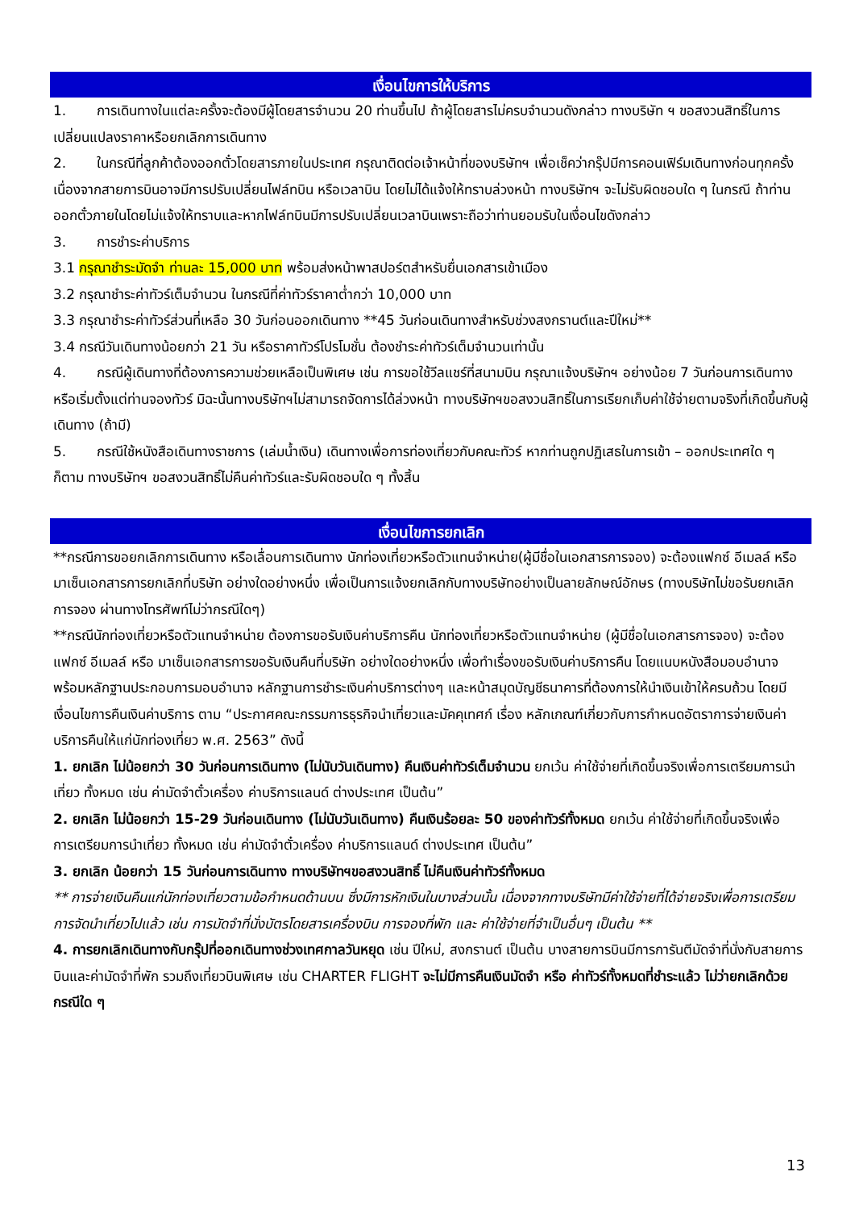เงื่อนไขการให้บริการ
1. การเดินทางในแต่ละครั้งจะต้องมีผู้โดยสารจำนวน 20 ท่านขึ้นไป ถ้าผู้โดยสารไม่ครบจำนวนดังกล่าว ทางบริษัท ฯ ขอสงวนสิทธิ์ในการเปลี่ยนแปลงราคาหรือยกเลิกการเดินทาง
2. ในกรณีที่ลูกค้าต้องออกตั๋วโดยสารภายในประเทศ กรุณาติดต่อเจ้าหน้าที่ของบริษัทฯ เพื่อเช็คว่ากรุ๊ปมีการคอนเฟิร์มเดินทางก่อนทุกครั้ง เนื่องจากสายการบินอาจมีการปรับเปลี่ยนไฟล์ทบิน หรือเวลาบิน โดยไม่ได้แจ้งให้ทราบล่วงหน้า ทางบริษัทฯ จะไม่รับผิดชอบใด ๆ ในกรณี ถ้าท่านออกตั๋วภายในโดยไม่แจ้งให้ทราบและหากไฟล์ทบินมีการปรับเปลี่ยนเวลาบินเพราะถือว่าท่านยอมรับในเงื่อนไขดังกล่าว
3. การชำระค่าบริการ
3.1 กรุณาชำระมัดจำ ท่านละ 15,000 บาท พร้อมส่งหน้าพาสปอร์ตสำหรับยื่นเอกสารเข้าเมือง
3.2 กรุณาชำระค่าทัวร์เต็มจำนวน ในกรณีที่ค่าทัวร์ราคาต่ำกว่า 10,000 บาท
3.3 กรุณาชำระค่าทัวร์ส่วนที่เหลือ 30 วันก่อนออกเดินทาง **45 วันก่อนเดินทางสำหรับช่วงสงกรานต์และปีใหม่**
3.4 กรณีวันเดินทางน้อยกว่า 21 วัน หรือราคาทัวร์โปรโมชั่น ต้องชำระค่าทัวร์เต็มจำนวนเท่านั้น
4. กรณีผู้เดินทางที่ต้องการความช่วยเหลือเป็นพิเศษ เช่น การขอใช้วีลแชร์ที่สนามบิน กรุณาแจ้งบริษัทฯ อย่างน้อย 7 วันก่อนการเดินทาง หรือเริ่มตั้งแต่ท่านจองทัวร์ มิฉะนั้นทางบริษัทฯไม่สามารถจัดการได้ล่วงหน้า ทางบริษัทฯขอสงวนสิทธิ์ในการเรียกเก็บค่าใช้จ่ายตามจริงที่เกิดขึ้นกับผู้เดินทาง (ถ้ามี)
5. กรณีใช้หนังสือเดินทางราชการ (เล่มน้ำเงิน) เดินทางเพื่อการท่องเที่ยวกับคณะทัวร์ หากท่านถูกปฏิเสธในการเข้า – ออกประเทศใด ๆ ก็ตาม ทางบริษัทฯ ขอสงวนสิทธิ์ไม่คืนค่าทัวร์และรับผิดชอบใด ๆ ทั้งสิ้น
เงื่อนไขการยกเลิก
**กรณีการขอยกเลิกการเดินทาง หรือเลื่อนการเดินทาง นักท่องเที่ยวหรือตัวแทนจำหน่าย(ผู้มีชื่อในเอกสารการจอง) จะต้องแฟกซ์ อีเมลล์ หรือ มาเซ็นเอกสารการยกเลิกที่บริษัท อย่างใดอย่างหนึ่ง เพื่อเป็นการแจ้งยกเลิกกับทางบริษัทอย่างเป็นลายลักษณ์อักษร (ทางบริษัทไม่ขอรับยกเลิกการจอง ผ่านทางโทรศัพท์ไม่ว่ากรณีใดๆ)
**กรณีนักท่องเที่ยวหรือตัวแทนจำหน่าย ต้องการขอรับเงินค่าบริการคืน นักท่องเที่ยวหรือตัวแทนจำหน่าย (ผู้มีชื่อในเอกสารการจอง) จะต้องแฟกซ์ อีเมลล์ หรือ มาเซ็นเอกสารการขอรับเงินคืนที่บริษัท อย่างใดอย่างหนึ่ง เพื่อทำเรื่องขอรับเงินค่าบริการคืน โดยแนบหนังสือมอบอำนาจพร้อมหลักฐานประกอบการมอบอำนาจ หลักฐานการชำระเงินค่าบริการต่างๆ และหน้าสมุดบัญชีธนาคารที่ต้องการให้นำเงินเข้าให้ครบถ้วน โดยมีเงื่อนไขการคืนเงินค่าบริการ ตาม “ประกาศคณะกรรมการธุรกิจนำเที่ยวและมัคคุเทศก์ เรื่อง หลักเกณฑ์เกี่ยวกับการกำหนดอัตราการจ่ายเงินค่าบริการคืนให้แก่นักท่องเที่ยว พ.ศ. 2563” ดังนี้
1. ยกเลิก ไม่น้อยกว่า 30 วันก่อนการเดินทาง (ไม่นับวันเดินทาง) คืนเงินค่าทัวร์เต็มจำนวน ยกเว้น ค่าใช้จ่ายที่เกิดขึ้นจริงเพื่อการเตรียมการนำเที่ยว ทั้งหมด เช่น ค่ามัดจำตั๋วเครื่อง ค่าบริการแลนด์ ต่างประเทศ เป็นต้น”
2. ยกเลิก ไม่น้อยกว่า 15-29 วันก่อนเดินทาง (ไม่นับวันเดินทาง) คืนเงินร้อยละ 50 ของค่าทัวร์ทั้งหมด ยกเว้น ค่าใช้จ่ายที่เกิดขึ้นจริงเพื่อการเตรียมการนำเที่ยว ทั้งหมด เช่น ค่ามัดจำตั๋วเครื่อง ค่าบริการแลนด์ ต่างประเทศ เป็นต้น”
3. ยกเลิก น้อยกว่า 15 วันก่อนการเดินทาง ทางบริษัทฯขอสงวนสิทธิ์ ไม่คืนเงินค่าทัวร์ทั้งหมด
** การจ่ายเงินคืนแก่นักท่องเที่ยวตามข้อกำหนดด้านบน ซึ่งมีการหักเงินในบางส่วนนั้น เนื่องจากทางบริษัทมีค่าใช้จ่ายที่ได้จ่ายจริงเพื่อการเตรียมการจัดนำเที่ยวไปแล้ว เช่น การมัดจำที่นั่งบัตรโดยสารเครื่องบิน การจองที่พัก และ ค่าใช้จ่ายที่จำเป็นอื่นๆ เป็นต้น **
4. การยกเลิกเดินทางกับกรุ๊ปที่ออกเดินทางช่วงเทศกาลวันหยุด เช่น ปีใหม่, สงกรานต์ เป็นต้น บางสายการบินมีการการันตีมัดจำที่นั่งกับสายการบินและค่ามัดจำที่พัก รวมถึงเที่ยวบินพิเศษ เช่น CHARTER FLIGHT จะไม่มีการคืนเงินมัดจำ หรือ ค่าทัวร์ทั้งหมดที่ชำระแล้ว ไม่ว่ายกเลิกด้วยกรณีใด ๆ
13